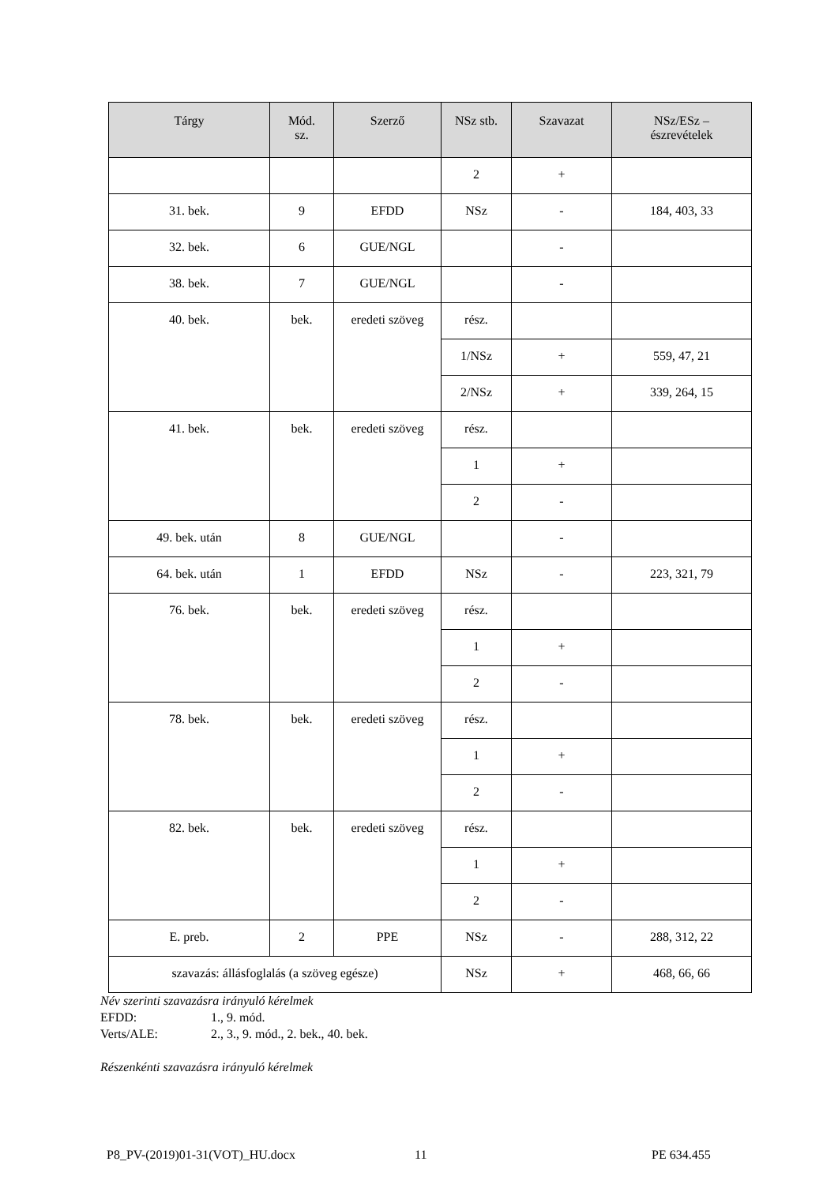| Tárgy | Mód. sz. | Szerző | NSz stb. | Szavazat | NSz/ESz – észrevételek |
| --- | --- | --- | --- | --- | --- |
| | | | 2 | + | |
| 31. bek. | 9 | EFDD | NSz | - | 184, 403, 33 |
| 32. bek. | 6 | GUE/NGL | | - | |
| 38. bek. | 7 | GUE/NGL | | - | |
| 40. bek. | bek. | eredeti szöveg | rész. | | |
| | | | 1/NSz | + | 559, 47, 21 |
| | | | 2/NSz | + | 339, 264, 15 |
| 41. bek. | bek. | eredeti szöveg | rész. | | |
| | | | 1 | + | |
| | | | 2 | - | |
| 49. bek. után | 8 | GUE/NGL | | - | |
| 64. bek. után | 1 | EFDD | NSz | - | 223, 321, 79 |
| 76. bek. | bek. | eredeti szöveg | rész. | | |
| | | | 1 | + | |
| | | | 2 | - | |
| 78. bek. | bek. | eredeti szöveg | rész. | | |
| | | | 1 | + | |
| | | | 2 | - | |
| 82. bek. | bek. | eredeti szöveg | rész. | | |
| | | | 1 | + | |
| | | | 2 | - | |
| E. preb. | 2 | PPE | NSz | - | 288, 312, 22 |
| szavazás: állásfoglalás (a szöveg egésze) | | | NSz | + | 468, 66, 66 |
Név szerinti szavazásra irányuló kérelmek
EFDD: 1., 9. mód.
Verts/ALE: 2., 3., 9. mód., 2. bek., 40. bek.
Részenkénti szavazásra irányuló kérelmek
P8_PV-(2019)01-31(VOT)_HU.docx 11 PE 634.455